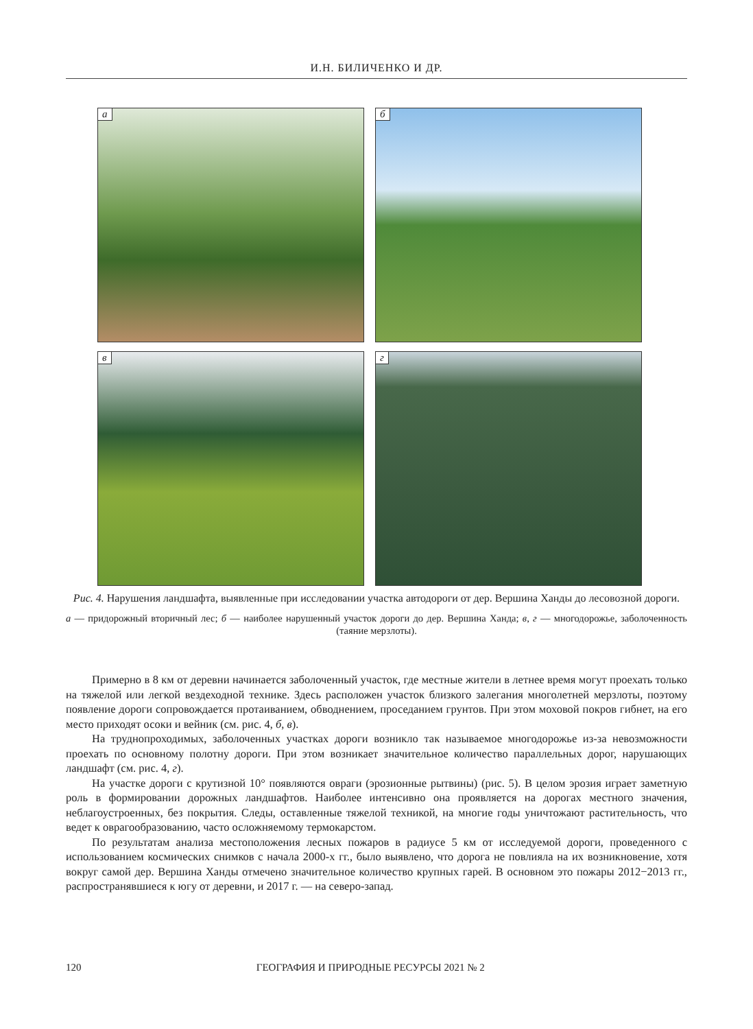И.Н. БИЛИЧЕНКО И ДР.
а
б
в
г
Рис. 4. Нарушения ландшафта, выявленные при исследовании участка автодороги от дер. Вершина Ханды до лесовозной дороги.
а — придорожный вторичный лес; б — наиболее нарушенный участок дороги до дер. Вершина Ханда; в, г — многодорожье, заболоченность (таяние мерзлоты).
Примерно в 8 км от деревни начинается заболоченный участок, где местные жители в летнее время могут проехать только на тяжелой или легкой вездеходной технике. Здесь расположен участок близкого залегания многолетней мерзлоты, поэтому появление дороги сопровождается протаиванием, обводнением, проседанием грунтов. При этом моховой покров гибнет, на его место приходят осоки и вейник (см. рис. 4, б, в).
На труднопроходимых, заболоченных участках дороги возникло так называемое многодорожье из-за невозможности проехать по основному полотну дороги. При этом возникает значительное количество параллельных дорог, нарушающих ландшафт (см. рис. 4, г).
На участке дороги с крутизной 10° появляются овраги (эрозионные рытвины) (рис. 5). В целом эрозия играет заметную роль в формировании дорожных ландшафтов. Наиболее интенсивно она проявляется на дорогах местного значения, неблагоустроенных, без покрытия. Следы, оставленные тяжелой техникой, на многие годы уничтожают растительность, что ведет к оврагообразованию, часто осложняемому термокарстом.
По результатам анализа местоположения лесных пожаров в радиусе 5 км от исследуемой дороги, проведенного с использованием космических снимков с начала 2000-х гг., было выявлено, что дорога не повлияла на их возникновение, хотя вокруг самой дер. Вершина Ханды отмечено значительное количество крупных гарей. В основном это пожары 2012−2013 гг., распространявшиеся к югу от деревни, и 2017 г. — на северо-запад.
120 ГЕОГРАФИЯ И ПРИРОДНЫЕ РЕСУРСЫ 2021 № 2